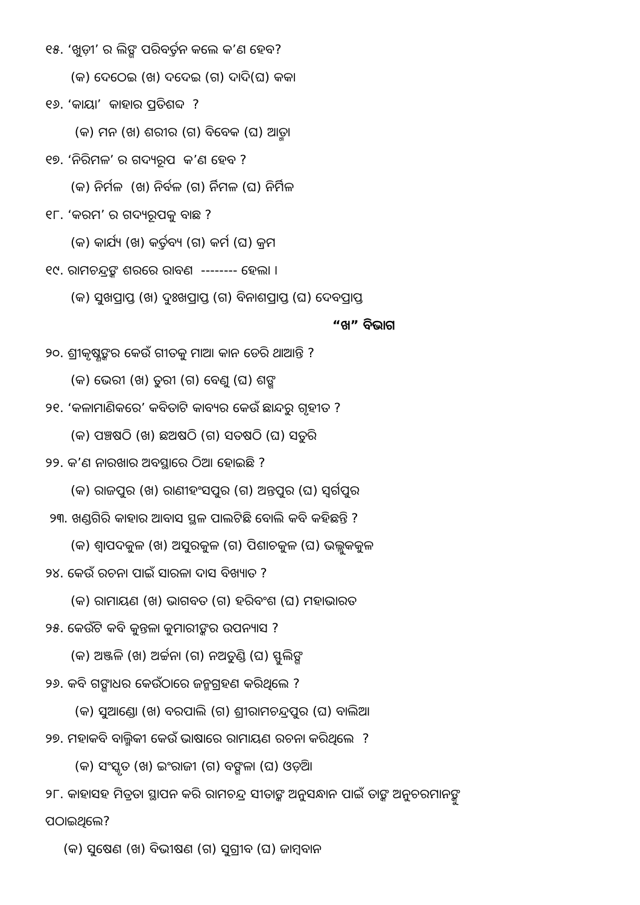୧୫. ‘ଖୁଡ଼ୀ’ ର ଲିଙ୍ଗ ପରିବର୍ତ୍ତନ କଲେ କ’ଣ ହେବ?
(କ) ଦେଠେଇ (ଖ) ଦଦେଇ (ଗ) ଦାଦି(ଘ) କକା
୧୬. ‘କାୟା’ କାହାର ପ୍ରତିଶବ୍ଦ ?
(କ) ମନ (ଖ) ଶରୀର (ଗ) ବିବେକ (ଘ) ଆତ୍ମା
୧୭. ‘ନିରିମଳ’ ର ଗଦ୍ୟରୂପ କ’ଣ ହେବ ?
(କ) ନିର୍ମଳ (ଖ) ନିର୍ବଳ (ଗ) ର୍ନିମଳ (ଘ) ନିର୍ମିଳ
୧୮. ‘କରମ’ ର ଗଦ୍ୟରୂପକୁ ବାଛ ?
(କ) କାର୍ଯ୍ୟ (ଖ) କର୍ତ୍ତବ୍ୟ (ଗ) କର୍ମ (ଘ) କ୍ରମ
୧୯. ରାମଚନ୍ଦ୍ରଙ୍କ ଶରରେ ରାବଣ -------- ହେଲା ।
(କ) ସୁଖପ୍ରାପ୍ତ (ଖ) ଦୁଃଖପ୍ରାପ୍ତ (ଗ) ବିନାଶପ୍ରାପ୍ତ (ଘ) ଦେବପ୍ରାପ୍ତ
“ଖ” ବିଭାଗ
୨୦. ଶ୍ରୀକୃଷ୍ଣଙ୍କର କେଉଁ ଗୀତକୁ ମାଆ କାନ ଡେରି ଥାଆନ୍ତି ?
(କ) ଭେରୀ (ଖ) ତୁରୀ (ଗ) ବେଣୁ (ଘ) ଶଙ୍ଖ
୨୧. ‘କଳାମାଣିକରେ’ କବିତାଟି କାବ୍ୟର କେଉଁ ଛାନ୍ଦରୁ ଗୃହୀତ ?
(କ) ପଞ୍ଚଷଠି (ଖ) ଛଅଷଠି (ଗ) ସତଷଠି (ଘ) ସତୁରି
୨୨. କ’ଣ ନାରଖାର ଅବସ୍ଥାରେ ଠିଆ ହୋଇଛି ?
(କ) ରାଜପୁର (ଖ) ରାଣୀହଂସପୁର (ଗ) ଅନ୍ତପୁର (ଘ) ସ୍ୱର୍ଗପୁର
୨୩. ଖଣ୍ଡଗିରି କାହାର ଆବାସ ସ୍ଥଳ ପାଲଟିଛି ବୋଲି କବି କହିଛନ୍ତି ?
(କ) ଶ୍ୱାପଦକୁଳ (ଖ) ଅସୁରକୁଳ (ଗ) ପିଶାଚକୁଳ (ଘ) ଭଲ୍ଲୁକକୁଳ
୨୪. କେଉଁ ରଚନା ପାଇଁ ସାରଳା ଦାସ ବିଖ୍ୟାତ ?
(କ) ରାମାୟଣ (ଖ) ଭାଗବତ (ଗ) ହରିବଂଶ (ଘ) ମହାଭାରତ
୨୫. କେଉଁଟି କବି କୁନ୍ତଳା କୁମାରୀଙ୍କର ଉପନ୍ୟାସ ?
(କ) ଅଞ୍ଜଳି (ଖ) ଅର୍ଚ୍ଚନା (ଗ) ନଅତୁଣ୍ଡି (ଘ) ସ୍ଫୁଲିଙ୍ଗ
୨୬. କବି ଗଙ୍ଗାଧର କେଉଁଠାରେ ଜନ୍ମଗ୍ରହଣ କରିଥିଲେ ?
(କ) ସୁଆଣ୍ଡୋ (ଖ) ବରପାଲି (ଗ) ଶ୍ରୀରାମଚନ୍ଦ୍ରପୁର (ଘ) ବାଲିଆ
୨୭. ମହାକବି ବାଲ୍ମିକୀ କେଉଁ ଭାଷାରେ ରାମାୟଣ ରଚନା କରିଥିଲେ ?
(କ) ସଂସ୍କୃତ (ଖ) ଇଂରାଜୀ (ଗ) ବଙ୍ଗଳା (ଘ) ଓଡ଼ିଆ
୨୮. କାହାସହ ମିତ୍ରତା ସ୍ଥାପନ କରି ରାମଚନ୍ଦ୍ର ସୀତାଙ୍କ ଅନୁସନ୍ଧାନ ପାଇଁ ତାଙ୍କ ଅନୁଚରମାନଙ୍କୁ
ପଠାଇଥିଲେ?
(କ) ସୁଷେଣ (ଖ) ବିଭୀଷଣ (ଗ) ସୁଗ୍ରୀବ (ଘ) ଜାମ୍ବବାନ